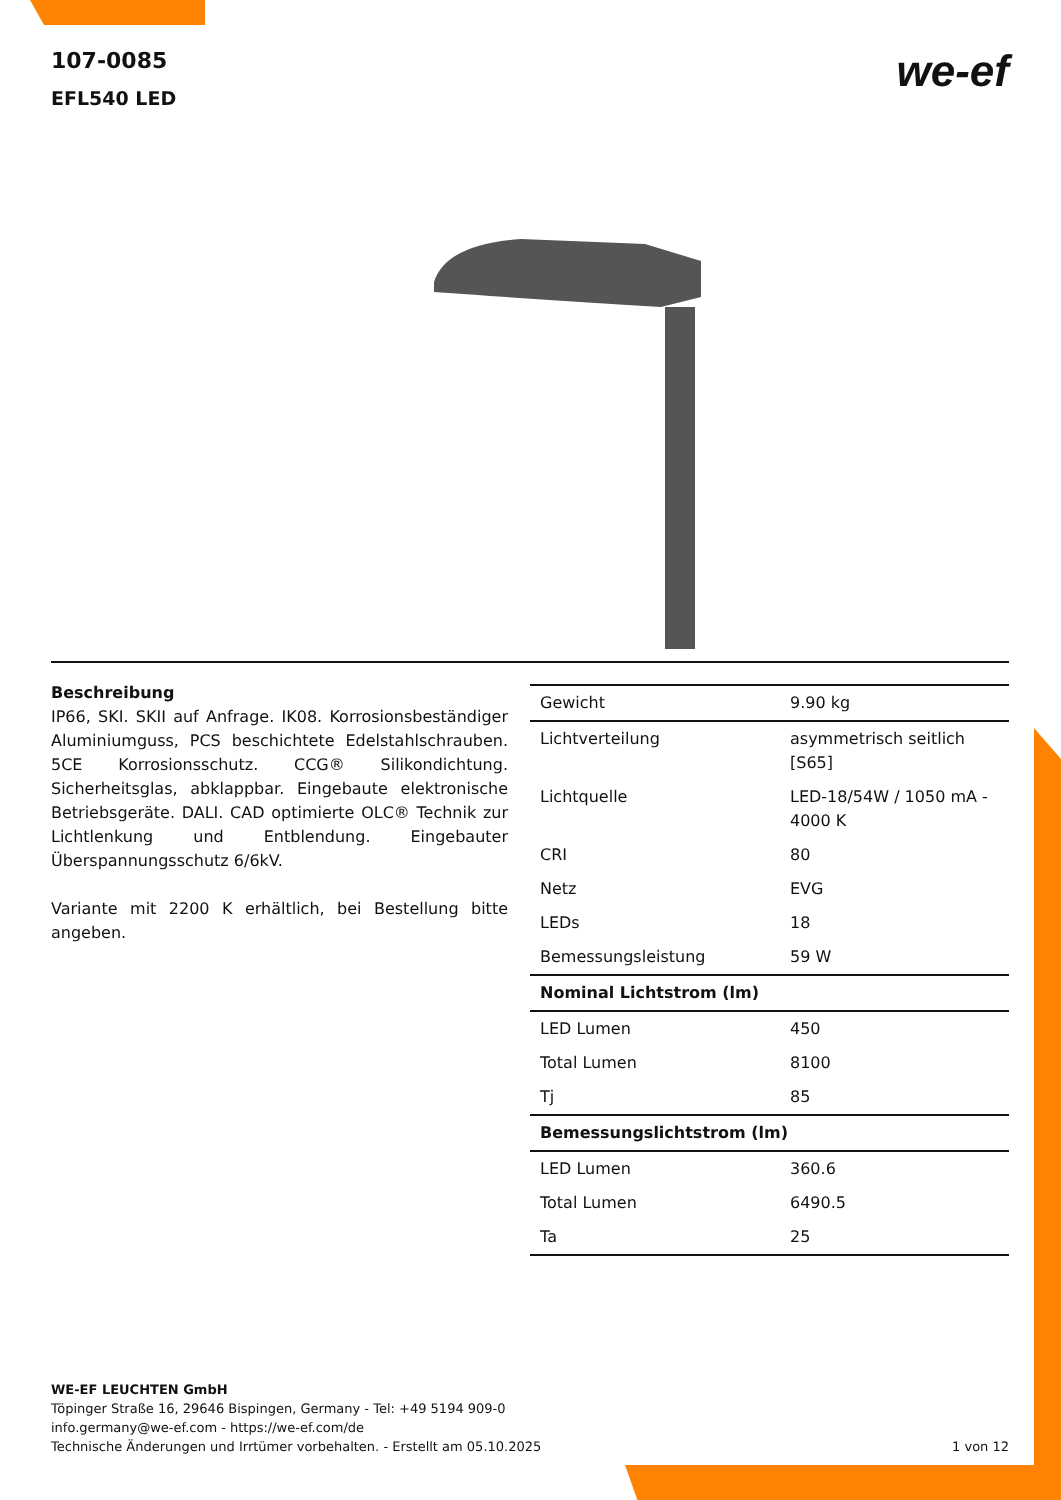107-0085
EFL540 LED
we-ef
Beschreibung
IP66, SKI. SKII auf Anfrage. IK08. Korrosionsbeständiger Aluminiumguss, PCS beschichtete Edelstahlschrauben. 5CE Korrosionsschutz. CCG® Silikondichtung. Sicherheitsglas, abklappbar. Eingebaute elektronische Betriebsgeräte. DALI. CAD optimierte OLC® Technik zur Lichtlenkung und Entblendung. Eingebauter Überspannungsschutz 6/6kV.
Variante mit 2200 K erhältlich, bei Bestellung bitte angeben.
| Gewicht | 9.90 kg |
| Lichtverteilung | asymmetrisch seitlich [S65] |
| Lichtquelle | LED-18/54W / 1050 mA - 4000 K |
| CRI | 80 |
| Netz | EVG |
| LEDs | 18 |
| Bemessungsleistung | 59 W |
| Nominal Lichtstrom (lm) | |
| LED Lumen | 450 |
| Total Lumen | 8100 |
| Tj | 85 |
| Bemessungslichtstrom (lm) | |
| LED Lumen | 360.6 |
| Total Lumen | 6490.5 |
| Ta | 25 |
WE-EF LEUCHTEN GmbH
Töpinger Straße 16, 29646 Bispingen, Germany - Tel: +49 5194 909-0
info.germany@we-ef.com - https://we-ef.com/de
Technische Änderungen und Irrtümer vorbehalten. - Erstellt am 05.10.2025 1 von 12